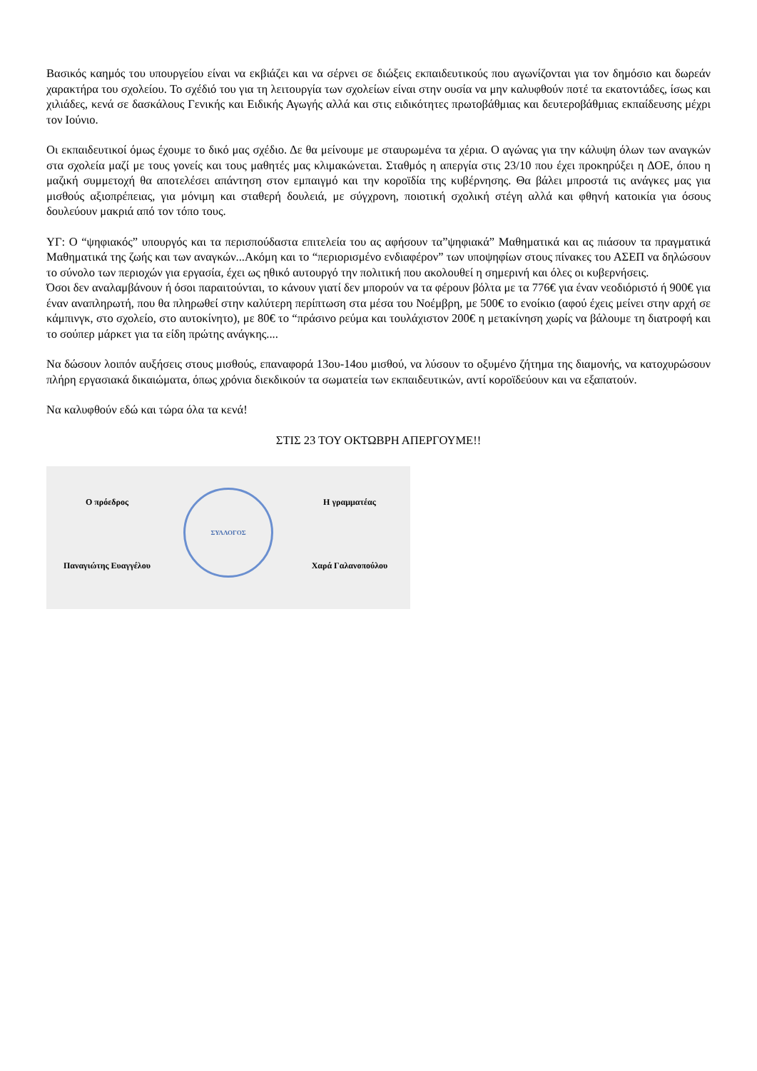Βασικός καημός του υπουργείου είναι να εκβιάζει και να σέρνει σε διώξεις εκπαιδευτικούς που αγωνίζονται για τον δημόσιο και δωρεάν χαρακτήρα του σχολείου. Το σχέδιό του για τη λειτουργία των σχολείων είναι στην ουσία να μην καλυφθούν ποτέ τα εκατοντάδες, ίσως και χιλιάδες, κενά σε δασκάλους Γενικής και Ειδικής Αγωγής αλλά και στις ειδικότητες πρωτοβάθμιας και δευτεροβάθμιας εκπαίδευσης μέχρι τον Ιούνιο.
Οι εκπαιδευτικοί όμως έχουμε το δικό μας σχέδιο. Δε θα μείνουμε με σταυρωμένα τα χέρια. Ο αγώνας για την κάλυψη όλων των αναγκών στα σχολεία μαζί με τους γονείς και τους μαθητές μας κλιμακώνεται. Σταθμός η απεργία στις 23/10 που έχει προκηρύξει η ΔΟΕ, όπου η μαζική συμμετοχή θα αποτελέσει απάντηση στον εμπαιγμό και την κοροϊδία της κυβέρνησης. Θα βάλει μπροστά τις ανάγκες μας για μισθούς αξιοπρέπειας, για μόνιμη και σταθερή δουλειά, με σύγχρονη, ποιοτική σχολική στέγη αλλά και φθηνή κατοικία για όσους δουλεύουν μακριά από τον τόπο τους.
ΥΓ: Ο “ψηφιακός” υπουργός και τα περισπούδαστα επιτελεία του ας αφήσουν τα”ψηφιακά” Μαθηματικά και ας πιάσουν τα πραγματικά Μαθηματικά της ζωής και των αναγκών...Ακόμη και το “περιορισμένο ενδιαφέρον” των υποψηφίων στους πίνακες του ΑΣΕΠ να δηλώσουν το σύνολο των περιοχών για εργασία, έχει ως ηθικό αυτουργό την πολιτική που ακολουθεί η σημερινή και όλες οι κυβερνήσεις.
Όσοι δεν αναλαμβάνουν ή όσοι παραιτούνται, το κάνουν γιατί δεν μπορούν να τα φέρουν βόλτα με τα 776€ για έναν νεοδιόριστό ή 900€ για έναν αναπληρωτή, που θα πληρωθεί στην καλύτερη περίπτωση στα μέσα του Νοέμβρη, με 500€ το ενοίκιο (αφού έχεις μείνει στην αρχή σε κάμπινγκ, στο σχολείο, στο αυτοκίνητο), με 80€ το “πράσινο ρεύμα και τουλάχιστον 200€ η μετακίνηση χωρίς να βάλουμε τη διατροφή και το σούπερ μάρκετ για τα είδη πρώτης ανάγκης....
Να δώσουν λοιπόν αυξήσεις στους μισθούς, επαναφορά 13ου-14ου μισθού, να λύσουν το οξυμένο ζήτημα της διαμονής, να κατοχυρώσουν πλήρη εργασιακά δικαιώματα, όπως χρόνια διεκδικούν τα σωματεία των εκπαιδευτικών, αντί κοροϊδεύουν και να εξαπατούν.
Να καλυφθούν εδώ και τώρα όλα τα κενά!
ΣΤΙΣ 23 ΤΟΥ ΟΚΤΩΒΡΗ ΑΠΕΡΓΟΥΜΕ!!
Ο πρόεδρος
Παναγιώτης Ευαγγέλου
ΣΥΛΛΟΓΟΣ
Η γραμματέας
Χαρά Γαλανοπούλου